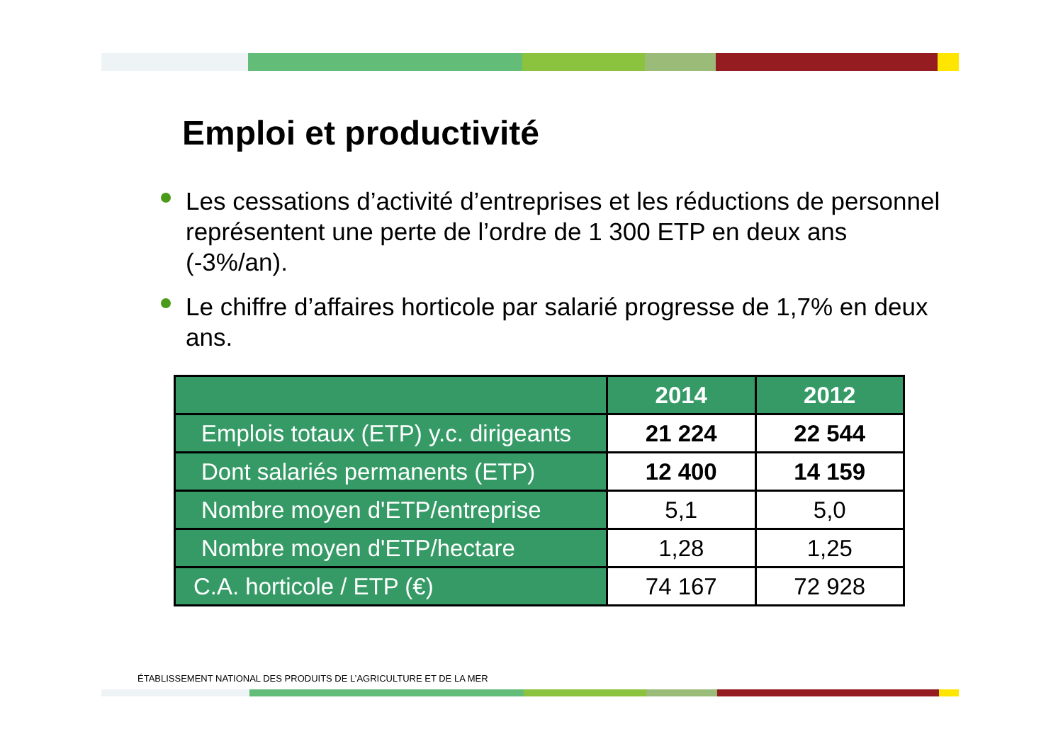Emploi et productivité
Les cessations d’activité d’entreprises et les réductions de personnel représentent une perte de l’ordre de 1 300 ETP en deux ans (-3%/an).
Le chiffre d’affaires horticole par salarié progresse de 1,7% en deux ans.
| | 2014 | 2012 |
| --- | --- | --- |
| Emplois totaux (ETP) y.c. dirigeants | 21 224 | 22 544 |
| Dont salariés permanents (ETP) | 12 400 | 14 159 |
| Nombre moyen d'ETP/entreprise | 5,1 | 5,0 |
| Nombre moyen d'ETP/hectare | 1,28 | 1,25 |
| C.A. horticole / ETP (€) | 74 167 | 72 928 |
ÉTABLISSEMENT NATIONAL DES PRODUITS DE L’AGRICULTURE ET DE LA MER